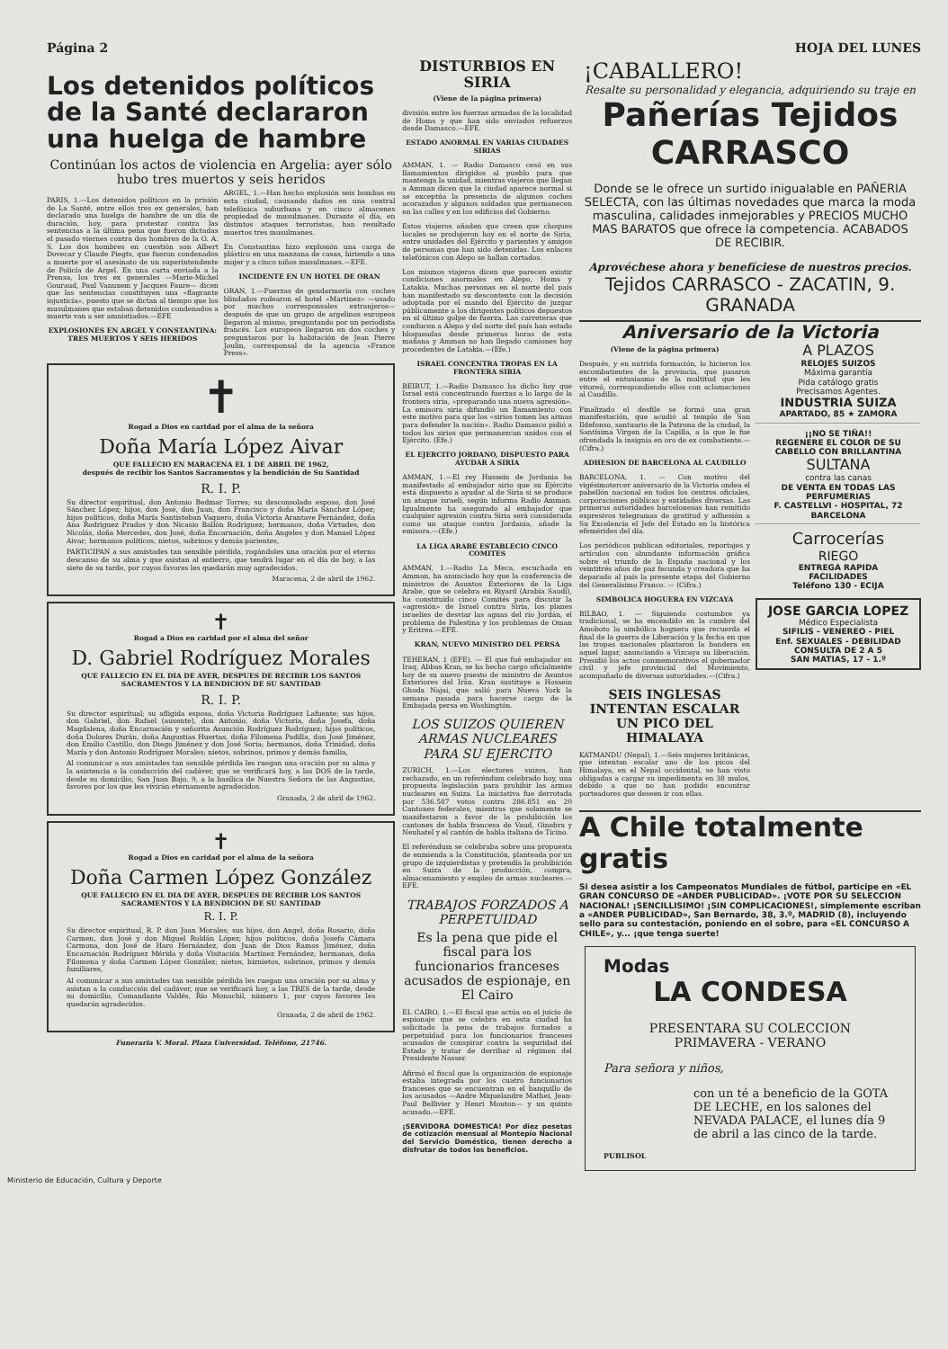Página 2 HOJA DEL LUNES
Los detenidos políticos de la Santé declararon una huelga de hambre
Continúan los actos de violencia en Argelia: ayer sólo hubo tres muertos y seis heridos
PARIS, 1.—Los detenidos políticos en la prisión de La Santé, entre ellos tres ex generales, han declarado una huelga de hambre de un día de duración, hoy, para protestar contra las sentencias a la última pena que fueron dictadas el pasado viernes contra dos hombres de la O. A. S. Los dos hombres en cuestión son Albert Dovecar y Claude Piegts, que fueron condenados a muerte por el asesinato de un superintendente de Policía de Argel. En una carta enviada a la Prensa, los tres ex generales —Marie-Michel Gouraud, Paul Vanuxem y Jacques Faure— dicen que las sentencias constituyen una «flagrante injusticia», puesto que se dictan al tiempo que los musulmanes que estaban detenidos condenados a muerte van a ser amnistiados.—EFE
EXPLOSIONES EN ARGEL Y CONSTANTINA: TRES MUERTOS Y SEIS HERIDOS
ARGEL, 1.—Han hecho explosión seis bombas en esta ciudad, causando daños en una central telefónica suburbana y en cinco almacenes propiedad de musulmanes. Durante el día, en distintos ataques terroristas, han resultado muertos tres musulmanes.
En Constantina hizo explosión una carga de plástico en una manzana de casas, hiriendo a una mujer y a cinco niños musulmanes.—EFE.
INCIDENTE EN UN HOTEL DE ORAN
ORAN, 1.—Fuerzas de gendarmería con coches blindados rodearon el hotel «Martinez» —usado por muchos corresponsales extranjeros— después de que un grupo de argelinos europeos llegaron al mismo, preguntando por un periodista francés. Los europeos llegaron en dos coches y preguntaron por la habitación de Jean Pierre Joulin, corresponsal de la agencia «France Press».
✝
Rogad a Dios en caridad por el alma de la señora
Doña María López Aivar
QUE FALLECIO EN MARACENA EL 1 DE ABRIL DE 1962,
después de recibir los Santos Sacramentos y la bendición de Su Santidad
R. I. P.
Su director espiritual, don Antonio Bedmar Torres; su desconsolado esposo, don José Sánchez López; hijos, don José, don Juan, don Francisco y doña María Sánchez López; hijos políticos, doña María Santisteban Vaquero, doña Victoria Arantave Fernández, doña Ana Rodríguez Prados y don Nicasio Ballón Rodríguez; hermanos, doña Virtudes, don Nicolás, doña Mercedes, don José, doña Encarnación, doña Angeles y don Manuel López Aivar; hermanos políticos, nietos, sobrinos y demás parientes,
PARTICIPAN a sus amistades tan sensible pérdida, rogándoles una oración por el eterno descanso de su alma y que asistan al entierro, que tendrá lugar en el día de hoy, a las siete de su tarde, por cuyos favores les quedarán muy agradecidos.
Maracena, 2 de abril de 1962.
✝
Rogad a Dios en caridad por el alma del señor
D. Gabriel Rodríguez Morales
QUE FALLECIO EN EL DIA DE AYER, DESPUES DE RECIBIR LOS SANTOS SACRAMENTOS Y LA BENDICION DE SU SANTIDAD
R. I. P.
Su director espiritual; su afligida esposa, doña Victoria Rodríguez Lafuente; sus hijos, don Gabriel, don Rafael (ausente), don Antonio, doña Victoria, doña Josefa, doña Magdalena, doña Encarnación y señorita Asunción Rodríguez Rodríguez; hijos políticos, doña Dolores Durán, doña Angustias Huertas, doña Filomena Padilla, don José Jiménez, don Emilio Castillo, don Diego Jiménez y don José Soria; hermanos, doña Trinidad, doña María y don Antonio Rodríguez Morales; nietos, sobrinos, primos y demás familia,
Al comunicar a sus amistades tan sensible pérdida les ruegan una oración por su alma y la asistencia a la conducción del cadáver, que se verificará hoy, a las DOS de la tarde, desde su domicilio, San Juan Bajo, 9, a la basílica de Nuestra Señora de las Angustias, favores por los que les vivirán eternamente agradecidos.
Granada, 2 de abril de 1962.
✝
Rogad a Dios en caridad por el alma de la señora
Doña Carmen López González
QUE FALLECIO EN EL DIA DE AYER, DESPUES DE RECIBIR LOS SANTOS SACRAMENTOS Y LA BENDICION DE SU SANTIDAD
R. I. P.
Su director espiritual, R. P. don Juan Morales; sus hijos, don Angel, doña Rosario, doña Carmen, don José y don Miguel Roldán López; hijos políticos, doña Josefa Cámara Carmona, don José de Haro Hernández, don Juan de Dios Ramos Jiménez, doña Encarnación Rodríguez Mérida y doña Visitación Martínez Fernández; hermanas, doña Filomena y doña Carmen López González; nietos, biznietos, sobrinos, primos y demás familiares,
Al comunicar a sus amistades tan sensible pérdida les ruegan una oración por su alma y asistan a la conducción del cadáver, que se verificará hoy, a las TRES de la tarde, desde su domicilio, Comandante Valdés, Río Monachil, número 1, por cuyos favores les quedarán agradecidos.
Granada, 2 de abril de 1962.
Funeraria V. Moral. Plaza Universidad. Teléfono, 21746.
DISTURBIOS EN SIRIA
(Viene de la página primera)
división entre los fuerzas armadas de la localidad de Homs y que han sido enviados refuerzos desde Damasco.—EFE.
ESTADO ANORMAL EN VARIAS CIUDADES SIRIAS
AMMAN, 1. — Radio Damasco cesó en sus llamamientos dirigidos al pueblo para que mantenga la unidad, mientras viajeros que llegan a Amman dicen que la ciudad aparece normal si se exceptúa la presencia de algunos coches acorazados y algunos soldados que permanecen en las calles y en los edificios del Gobierno.
Estos viajeros añaden que creen que choques locales se produjeron hoy en el norte de Siria, entre unidades del Ejército y parientes y amigos de personas que han sido detenidas. Los enlaces telefónicos con Alepo se hallan cortados.
Los mismos viajeros dicen que parecen existir condiciones anormales en Alepo, Homs y Latakia. Muchas personas en el norte del país han manifestado su descontento con la decisión adoptada por el mando del Ejército de juzgar públicamente a los dirigentes políticos depuestos en el último golpe de fuerza. Las carreteras que conducen a Alepo y del norte del país han estado bloqueadas desde primeras horas de esta mañana y Amman no han llegado camiones hoy procedentes de Latakia.—(Efe.)
ISRAEL CONCENTRA TROPAS EN LA FRONTERA SIRIA
BEIRUT, 1.—Radio Damasco ha dicho hoy que Israel está concentrando fuerzas a lo largo de la frontera siria, «preparando una nueva agresión». La emisora siria difundió un llamamiento con este motivo para que los «sirios tomen las armas para defender la nación». Radio Damasco pidió a todos los sirios que permanezcan unidos con el Ejército. (Efe.)
EL EJERCITO JORDANO, DISPUESTO PARA AYUDAR A SIRIA
AMMAN, 1.—El rey Hussein de Jordania ha manifestado al embajador sirio que su Ejército está dispuesto a ayudar al de Siria si se produce un ataque israelí, según informa Radio Amman. Igualmente ha asegurado al embajador que cualquier agresión contra Siria será considerada como un ataque contra Jordania, añade la emisora.—(Efe.)
LA LIGA ARABE ESTABLECIO CINCO COMITES
AMMAN, 1.—Radio La Meca, escuchada en Amman, ha anunciado hoy que la conferencia de ministros de Asuntos Exteriores de la Liga Arabe, que se celebra en Riyard (Arabia Saudí), ha constituido cinco Comités para discutir la «agresión» de Israel contra Siria, los planes israelíes de desviar las aguas del río Jordán, el problema de Palestina y los problemas de Oman y Eritrea.—EFE.
KRAN, NUEVO MINISTRO DEL PERSA
TEHERAN, 1 (EFE). — El que fué embajador en Iraq, Abbas Kran, se ha hecho cargo oficialmente hoy de su nuevo puesto de ministro de Asuntos Exteriores del Irán. Kran sustituye a Hossein Ghoda Najai, que salió para Nueva York la semana pasada para hacerse cargo de la Embajada persa en Washingtón.
LOS SUIZOS QUIEREN ARMAS NUCLEARES PARA SU EJERCITO
ZURICH, 1.—Los electores suizos, han rechazado, en un referéndum celebrado hoy, una propuesta legislación para prohibir las armas nucleares en Suiza. La iniciativa fue derrotada por 536.587 votos contra 286.851 en 20 Cantones federales, mientras que solamente se manifestaron a favor de la prohibición los cantones de habla francesa de Vaud, Ginebra y Neuhatel y el cantón de habla italiana de Ticino.
El referéndum se celebraba sobre una propuesta de enmienda a la Constitución, planteada por un grupo de izquierdistas y pretendía la prohibición en Suiza de la producción, compra, almacenamiento y empleo de armas nucleares.—EFE.
TRABAJOS FORZADOS A PERPETUIDAD
Es la pena que pide el fiscal para los funcionarios franceses acusados de espionaje, en El Cairo
EL CAIRO, 1.—El fiscal que actúa en el juicio de espionaje que se celebra en esta ciudad ha solicitado la pena de trabajos forzados a perpetuidad para los funcionarios franceses acusados de conspirar contra la seguridad del Estado y tratar de derribar al régimen del Presidente Nasser.
Afirmó el fiscal que la organización de espionaje estaba integrada por los cuatro funcionarios franceses que se encuentran en el banquillo de los acusados —Andre Miquelandre Mathei, Jean-Paul Bellivier y Henri Mouton— y un quinto acusado.—EFE.
¡SERVIDORA DOMESTICA! Por diez pesetas de cotización mensual al Montepío Nacional del Servicio Doméstico, tienen derecho a disfrutar de todos los beneficios.
¡CABALLERO!
Resalte su personalidad y elegancia, adquiriendo su traje en
Pañerías Tejidos CARRASCO
Donde se le ofrece un surtido inigualable en PAÑERIA SELECTA, con las últimas novedades que marca la moda masculina, calidades inmejorables y PRECIOS MUCHO MAS BARATOS que ofrece la competencia. ACABADOS DE RECIBIR.
Aprovéchese ahora y benefíciese de nuestros precios.
Tejidos CARRASCO - ZACATIN, 9. GRANADA
Aniversario de la Victoria
(Viene de la página primera)
Después, y en nutrida formación, lo hicieron los excombatientes de la provincia, que pasaron entre el entusiasmo de la multitud que les vitoreó, correspondiendo ellos con aclamaciones al Caudillo.
Finalizado el desfile se formó una gran manifestación, que acudió al templo de San Ildefonso, santuario de la Patrona de la ciudad, la Santísima Virgen de la Capilla, a la que le fue ofrendada la insignia en oro de ex combatiente.—(Cifra.)
ADHESION DE BARCELONA AL CAUDILLO
BARCELONA, 1. — Con motivo del vigésimotercer aniversario de la Victoria ondea el pabellón nacional en todos los centros oficiales, corporaciones públicas y entidades diversas. Las primeras autoridades barcelonesas han remitido expresivos telegramas de gratitud y adhesión a Su Excelencia el Jefe del Estado en la histórica efemérides del día.
Los periódicos publican editoriales, reportajes y artículos con abundante información gráfica sobre el triunfo de la España nacional y los veintitrés años de paz fecunda y creadora que ha deparado al país la presente etapa del Gobierno del Generalísimo Franco. — (Cifra.)
SIMBOLICA HOGUERA EN VIZCAYA
BILBAO, 1. — Siguiendo costumbre ya tradicional, se ha encendido en la cumbre del Amoboto la simbólica hoguera que recuerda el final de la guerra de Liberación y la fecha en que las tropas nacionales plantaron la bandera en aquel lugar, anunciando a Vizcaya su liberación. Presidió los actos conmemorativos el gobernador civil y jefe provincial del Movimiento, acompañado de diversas autoridades.—(Cifra.)
SEIS INGLESAS INTENTAN ESCALAR UN PICO DEL HIMALAYA
KATMANDU (Nepal), 1.—Seis mujeres británicas, que intentan escalar uno de los picos del Himalaya, en el Nepal occidental, se han visto obligadas a cargar su impedimenta en 38 mulos, debido a que no han podido encontrar porteadores que deseen ir con ellas.
A PLAZOS
RELOJES SUIZOS
Máxima garantía
Pida catálogo gratis
Precisamos Agentes.
INDUSTRIA SUIZA
APARTADO, 85 ★ ZAMORA
¡¡NO SE TIÑA!!
REGENERE EL COLOR DE SU CABELLO CON BRILLANTINA
SULTANA
contra las canas
DE VENTA EN TODAS LAS PERFUMERIAS
F. CASTELLVI - HOSPITAL, 72
BARCELONA
Carrocerías
RIEGO
ENTREGA RAPIDA
FACILIDADES
Teléfono 130 - ECIJA
JOSE GARCIA LOPEZ
Médico Especialista
SIFILIS - VENEREO - PIEL
Enf. SEXUALES - DEBILIDAD
CONSULTA DE 2 A 5
SAN MATIAS, 17 - 1.º
A Chile totalmente gratis
Si desea asistir a los Campeonatos Mundiales de fútbol, participe en «EL GRAN CONCURSO DE «ANDER PUBLICIDAD». ¡VOTE POR SU SELECCION NACIONAL! ¡SENCILLISIMO! ¡SIN COMPLICACIONES!, simplemente escriban a «ANDER PUBLICIDAD», San Bernardo, 38, 3.º, MADRID (8), incluyendo sello para su contestación, poniendo en el sobre, para «EL CONCURSO A CHILE», y... ¡que tenga suerte!
Modas
LA CONDESA
PRESENTARA SU COLECCION
PRIMAVERA - VERANO
Para señora y niños,
con un té a beneficio de la GOTA DE LECHE, en los salones del NEVADA PALACE, el lunes día 9 de abril a las cinco de la tarde.
PUBLISOL
Ministerio de Educación, Cultura y Deporte